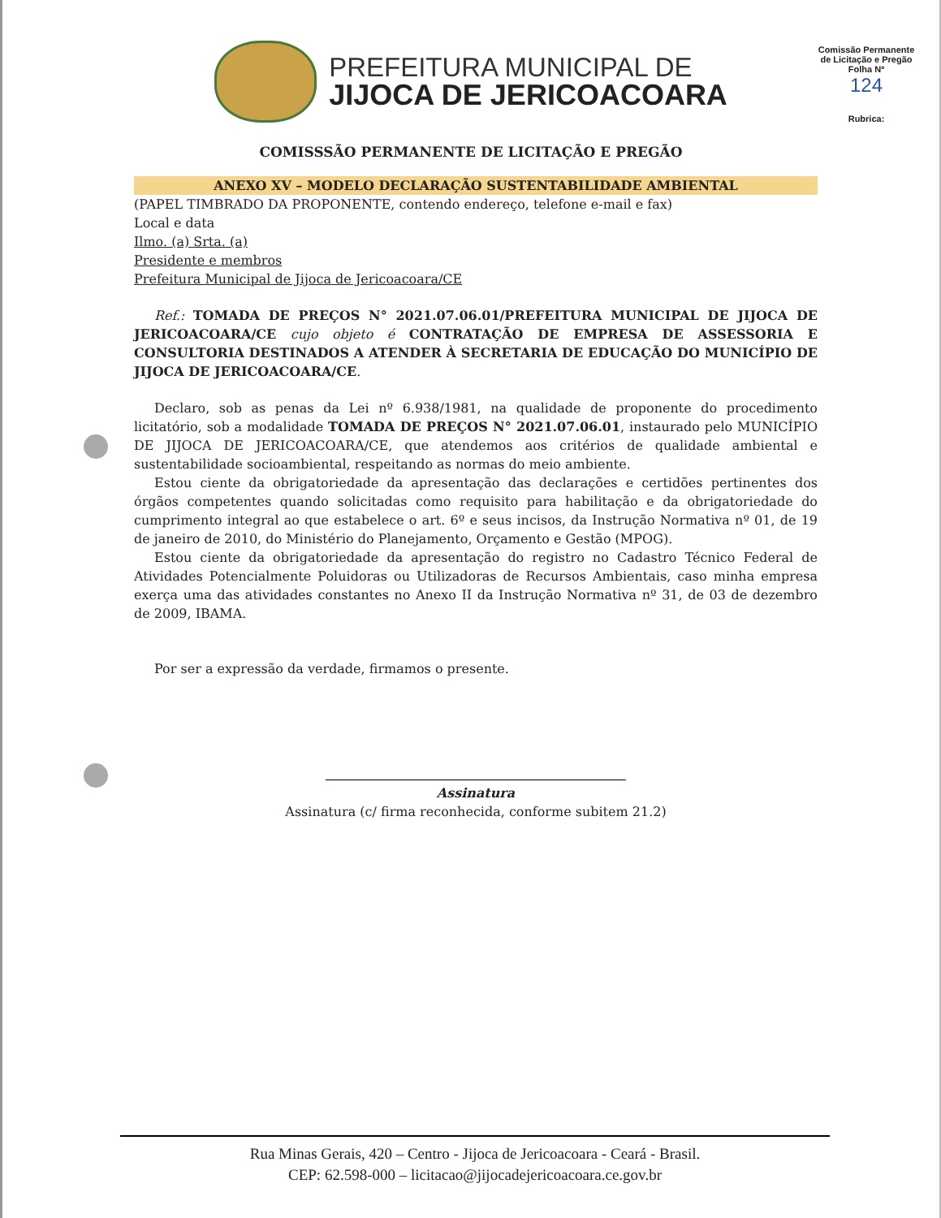PREFEITURA MUNICIPAL DE
JIJOCA DE JERICOACOARA
Comissão Permanente de Licitação e Pregão
Folha Nº
124
Rubrica:
COMISSSÃO PERMANENTE DE LICITAÇÃO E PREGÃO
ANEXO XV – MODELO DECLARAÇÃO SUSTENTABILIDADE AMBIENTAL
(PAPEL TIMBRADO DA PROPONENTE, contendo endereço, telefone e-mail e fax)
Local e data
Ilmo. (a) Srta. (a)
Presidente e membros
Prefeitura Municipal de Jijoca de Jericoacoara/CE
Ref.: TOMADA DE PREÇOS N° 2021.07.06.01/PREFEITURA MUNICIPAL DE JIJOCA DE JERICOACOARA/CE cujo objeto é CONTRATAÇÃO DE EMPRESA DE ASSESSORIA E CONSULTORIA DESTINADOS A ATENDER À SECRETARIA DE EDUCAÇÃO DO MUNICÍPIO DE JIJOCA DE JERICOACOARA/CE.
Declaro, sob as penas da Lei nº 6.938/1981, na qualidade de proponente do procedimento licitatório, sob a modalidade TOMADA DE PREÇOS N° 2021.07.06.01, instaurado pelo MUNICÍPIO DE JIJOCA DE JERICOACOARA/CE, que atendemos aos critérios de qualidade ambiental e sustentabilidade socioambiental, respeitando as normas do meio ambiente.
Estou ciente da obrigatoriedade da apresentação das declarações e certidões pertinentes dos órgãos competentes quando solicitadas como requisito para habilitação e da obrigatoriedade do cumprimento integral ao que estabelece o art. 6º e seus incisos, da Instrução Normativa nº 01, de 19 de janeiro de 2010, do Ministério do Planejamento, Orçamento e Gestão (MPOG).
Estou ciente da obrigatoriedade da apresentação do registro no Cadastro Técnico Federal de Atividades Potencialmente Poluidoras ou Utilizadoras de Recursos Ambientais, caso minha empresa exerça uma das atividades constantes no Anexo II da Instrução Normativa nº 31, de 03 de dezembro de 2009, IBAMA.
Por ser a expressão da verdade, firmamos o presente.
Assinatura
Assinatura (c/ firma reconhecida, conforme subitem 21.2)
Rua Minas Gerais, 420 – Centro - Jijoca de Jericoacoara - Ceará - Brasil.
CEP: 62.598-000 – licitacao@jijocadejericoacoara.ce.gov.br